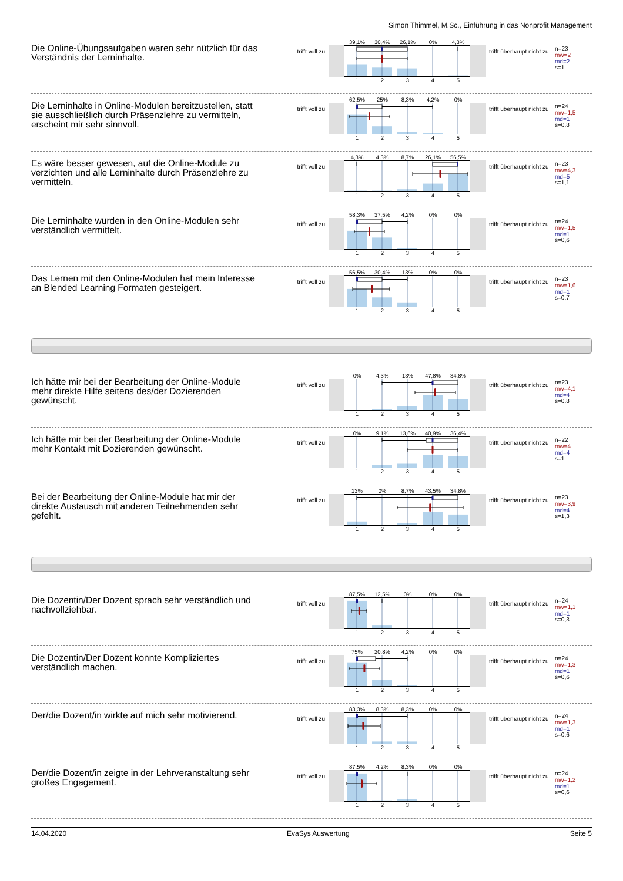Simon Thimmel, M.Sc., Einführung in das Nonprofit Management
Die Online-Übungsaufgaben waren sehr nützlich für das Verständnis der Lerninhalte.
trifft voll zu
39,1% 30,4% 26,1% 0% 4,3%
12345
trifft überhaupt nicht zu
n=23
mw=2
md=2
s=1
Die Lerninhalte in Online-Modulen bereitzustellen, statt sie ausschließlich durch Präsenzlehre zu vermitteln, erscheint mir sehr sinnvoll.
trifft voll zu
62,5% 25% 8,3% 4,2% 0%
12345
trifft überhaupt nicht zu
n=24
mw=1,5
md=1
s=0,8
Es wäre besser gewesen, auf die Online-Module zu verzichten und alle Lerninhalte durch Präsenzlehre zu vermitteln.
trifft voll zu
4,3% 4,3% 8,7% 26,1% 56,5%
12345
trifft überhaupt nicht zu
n=23
mw=4,3
md=5
s=1,1
Die Lerninhalte wurden in den Online-Modulen sehr verständlich vermittelt.
trifft voll zu
58,3% 37,5% 4,2% 0% 0%
12345
trifft überhaupt nicht zu
n=24
mw=1,5
md=1
s=0,6
Das Lernen mit den Online-Modulen hat mein Interesse an Blended Learning Formaten gesteigert.
trifft voll zu
56,5% 30,4% 13% 0% 0%
12345
trifft überhaupt nicht zu
n=23
mw=1,6
md=1
s=0,7
Ich hätte mir bei der Bearbeitung der Online-Module mehr direkte Hilfe seitens des/der Dozierenden gewünscht.
trifft voll zu
0% 4,3% 13% 47,8% 34,8%
12345
trifft überhaupt nicht zu
n=23
mw=4,1
md=4
s=0,8
Ich hätte mir bei der Bearbeitung der Online-Module mehr Kontakt mit Dozierenden gewünscht.
trifft voll zu
0% 9,1% 13,6% 40,9% 36,4%
12345
trifft überhaupt nicht zu
n=22
mw=4
md=4
s=1
Bei der Bearbeitung der Online-Module hat mir der direkte Austausch mit anderen Teilnehmenden sehr gefehlt.
trifft voll zu
13% 0% 8,7% 43,5% 34,8%
12345
trifft überhaupt nicht zu
n=23
mw=3,9
md=4
s=1,3
Die Dozentin/Der Dozent sprach sehr verständlich und nachvollziehbar.
trifft voll zu
87,5% 12,5% 0% 0% 0%
12345
trifft überhaupt nicht zu
n=24
mw=1,1
md=1
s=0,3
Die Dozentin/Der Dozent konnte Kompliziertes verständlich machen.
trifft voll zu
75% 20,8% 4,2% 0% 0%
12345
trifft überhaupt nicht zu
n=24
mw=1,3
md=1
s=0,6
Der/die Dozent/in wirkte auf mich sehr motivierend.
trifft voll zu
83,3% 8,3% 8,3% 0% 0%
12345
trifft überhaupt nicht zu
n=24
mw=1,3
md=1
s=0,6
Der/die Dozent/in zeigte in der Lehrveranstaltung sehr großes Engagement.
trifft voll zu
87,5% 4,2% 8,3% 0% 0%
12345
trifft überhaupt nicht zu
n=24
mw=1,2
md=1
s=0,6
14.04.2020 EvaSys Auswertung Seite 5